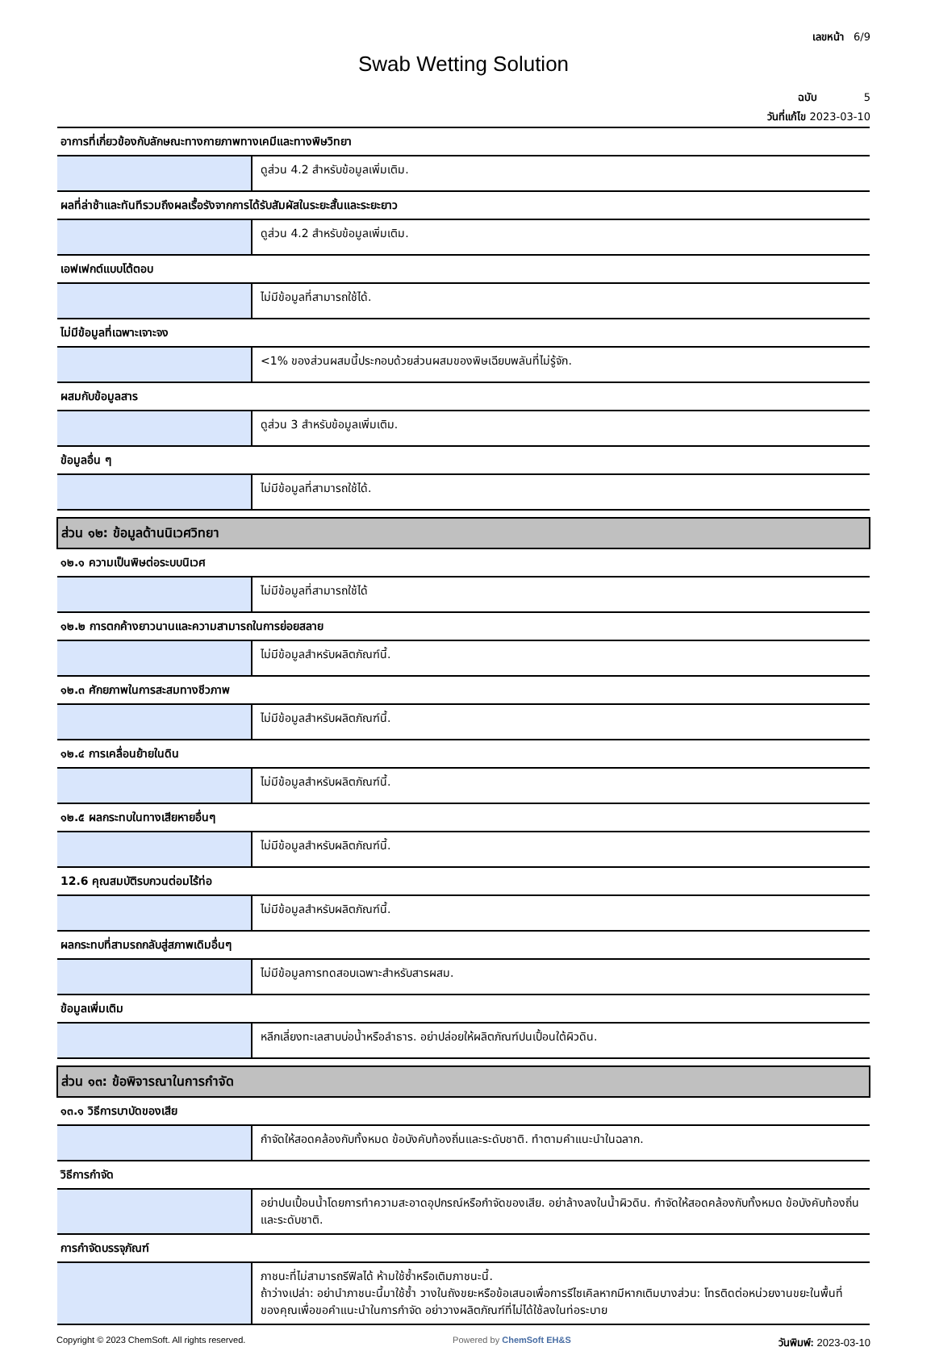เลขหน้า 6/9
Swab Wetting Solution
ฉบับ 5
วันที่แก้ไข 2023-03-10
| อาการที่เกี่ยวข้องกับลักษณะทางกายภาพทางเคมีและทางพิษวิทยา | |
| | ดูส่วน 4.2 สำหรับข้อมูลเพิ่มเติม. |
| ผลที่ล่าช้าและทันทีรวมถึงผลเรื้อรังจากการได้รับสัมผัสในระยะสั้นและระยะยาว | |
| | ดูส่วน 4.2 สำหรับข้อมูลเพิ่มเติม. |
| เอฟเฟกต์แบบโต้ตอบ | |
| | ไม่มีข้อมูลที่สามารถใช้ได้. |
| ไม่มีข้อมูลที่เฉพาะเจาะจง | |
| | <1% ของส่วนผสมนี้ประกอบด้วยส่วนผสมของพิษเฉียบพลันที่ไม่รู้จัก. |
| ผสมกับข้อมูลสาร | |
| | ดูส่วน 3 สำหรับข้อมูลเพิ่มเติม. |
| ข้อมูลอื่น ๆ | |
| | ไม่มีข้อมูลที่สามารถใช้ได้. |
| ส่วน ๑๒: ข้อมูลด้านนิเวศวิทยา | |
| ๑๒.๑ ความเป็นพิษต่อระบบนิเวศ | |
| | ไม่มีข้อมูลที่สามารถใช้ได้ |
| ๑๒.๒ การตกค้างยาวนานและความสามารถในการย่อยสลาย | |
| | ไม่มีข้อมูลสำหรับผลิตภัณฑ์นี้. |
| ๑๒.๓ ศักยภาพในการสะสมทางชีวภาพ | |
| | ไม่มีข้อมูลสำหรับผลิตภัณฑ์นี้. |
| ๑๒.๔ การเคลื่อนย้ายในดิน | |
| | ไม่มีข้อมูลสำหรับผลิตภัณฑ์นี้. |
| ๑๒.๕ ผลกระทบในทางเสียหายอื่นๆ | |
| | ไม่มีข้อมูลสำหรับผลิตภัณฑ์นี้. |
| 12.6 คุณสมบัติรบกวนต่อมไร้ท่อ | |
| | ไม่มีข้อมูลสำหรับผลิตภัณฑ์นี้. |
| ผลกระทบที่สามรถกลับสู่สภาพเดิมอื่นๆ | |
| | ไม่มีข้อมูลการทดสอบเฉพาะสำหรับสารผสม. |
| ข้อมูลเพิ่มเติม | |
| | หลีกเลี่ยงทะเลสาบบ่อน้ำหรือลำธาร. อย่าปล่อยให้ผลิตภัณฑ์ปนเปื้อนใต้ผิวดิน. |
| ส่วน ๑๓: ข้อพิจารณาในการกำจัด | |
| ๑๓.๑ วิธีการบาบัดของเสีย | |
| | กำจัดให้สอดคล้องกับทั้งหมด ข้อบังคับท้องถิ่นและระดับชาติ. ทำตามคำแนะนำในฉลาก. |
| วิธีการกำจัด | |
| | อย่าปนเปื้อนน้ำโดยการทำความสะอาดอุปกรณ์หรือกำจัดของเสีย. อย่าล้างลงในน้ำผิวดิน. กำจัดให้สอดคล้องกับทั้งหมด ข้อบังคับท้องถิ่นและระดับชาติ. |
| การกำจัดบรรจุภัณฑ์ | |
| | ภาชนะที่ไม่สามารถรีฟิลได้ ห้ามใช้ซ้ำหรือเติมภาชนะนี้. ถ้าว่างเปล่า: อย่านำภาชนะนี้มาใช้ซ้ำ วางในถังขยะหรือข้อเสนอเพื่อการรีไซเคิลหากมีหากเติมบางส่วน: โทรติดต่อหน่วยงานขยะในพื้นที่ของคุณเพื่อขอคำแนะนำในการกำจัด อย่าวางผลิตภัณฑ์ที่ไม่ได้ใช้ลงในท่อระบาย |
Copyright © 2023 ChemSoft. All rights reserved. Powered by ChemSoft EH&S วันพิมพ์: 2023-03-10